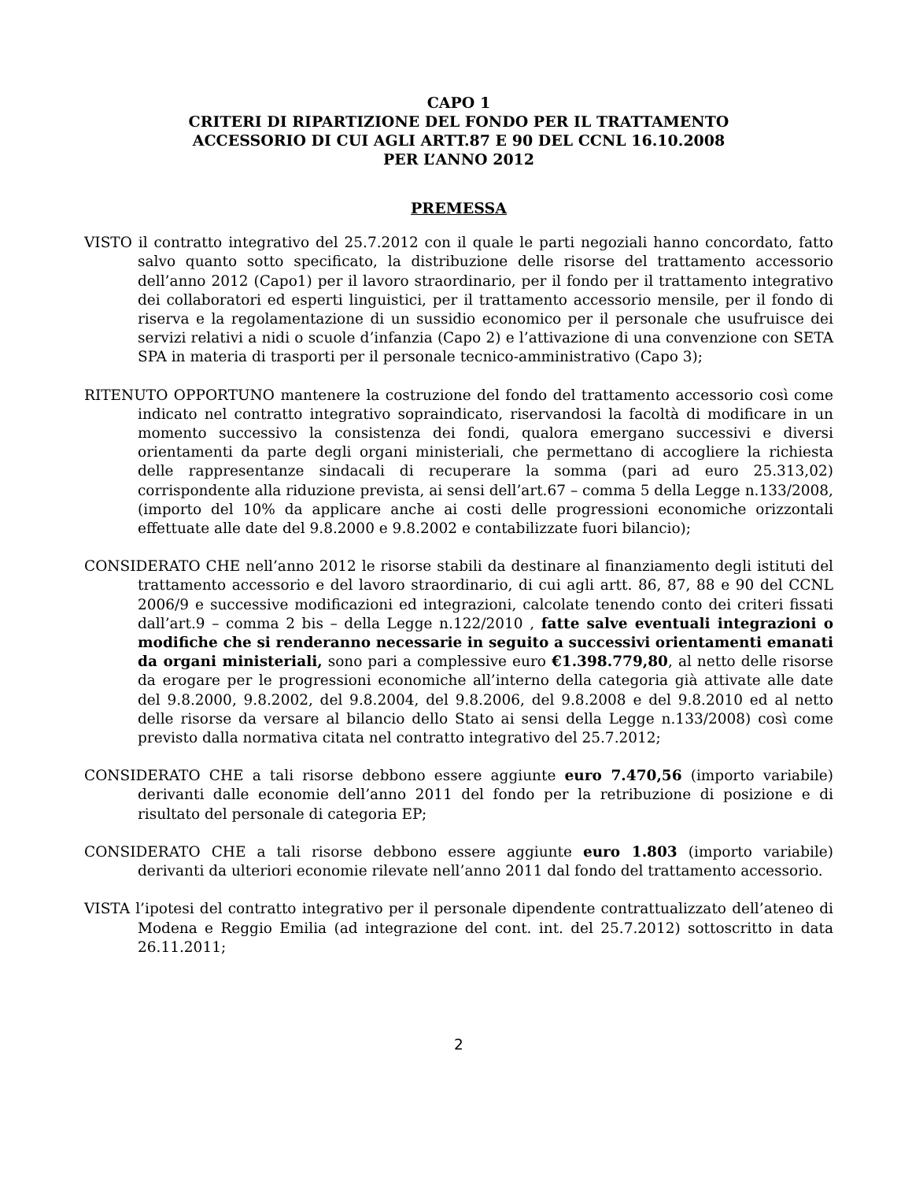CAPO 1
CRITERI DI RIPARTIZIONE DEL FONDO PER IL TRATTAMENTO
ACCESSORIO DI CUI AGLI ARTT.87 E 90 DEL CCNL 16.10.2008
PER L’ANNO 2012
PREMESSA
VISTO il contratto integrativo del 25.7.2012 con il quale le parti negoziali hanno concordato, fatto salvo quanto sotto specificato, la distribuzione delle risorse del trattamento accessorio dell’anno 2012 (Capo1) per il lavoro straordinario, per il fondo per il trattamento integrativo dei collaboratori ed esperti linguistici, per il trattamento accessorio mensile, per il fondo di riserva e la regolamentazione di un sussidio economico per il personale che usufruisce dei servizi relativi a nidi o scuole d’infanzia (Capo 2) e l’attivazione di una convenzione con SETA SPA in materia di trasporti per il personale tecnico-amministrativo (Capo 3);
RITENUTO OPPORTUNO mantenere la costruzione del fondo del trattamento accessorio così come indicato nel contratto integrativo sopraindicato, riservandosi la facoltà di modificare in un momento successivo la consistenza dei fondi, qualora emergano successivi e diversi orientamenti da parte degli organi ministeriali, che permettano di accogliere la richiesta delle rappresentanze sindacali di recuperare la somma (pari ad euro 25.313,02) corrispondente alla riduzione prevista, ai sensi dell’art.67 – comma 5 della Legge n.133/2008, (importo del 10% da applicare anche ai costi delle progressioni economiche orizzontali effettuate alle date del 9.8.2000 e 9.8.2002 e contabilizzate fuori bilancio);
CONSIDERATO CHE nell’anno 2012 le risorse stabili da destinare al finanziamento degli istituti del trattamento accessorio e del lavoro straordinario, di cui agli artt. 86, 87, 88 e 90 del CCNL 2006/9 e successive modificazioni ed integrazioni, calcolate tenendo conto dei criteri fissati dall’art.9 – comma 2 bis – della Legge n.122/2010 , fatte salve eventuali integrazioni o modifiche che si renderanno necessarie in seguito a successivi orientamenti emanati da organi ministeriali, sono pari a complessive euro €1.398.779,80, al netto delle risorse da erogare per le progressioni economiche all’interno della categoria già attivate alle date del 9.8.2000, 9.8.2002, del 9.8.2004, del 9.8.2006, del 9.8.2008 e del 9.8.2010 ed al netto delle risorse da versare al bilancio dello Stato ai sensi della Legge n.133/2008) così come previsto dalla normativa citata nel contratto integrativo del 25.7.2012;
CONSIDERATO CHE a tali risorse debbono essere aggiunte euro 7.470,56 (importo variabile) derivanti dalle economie dell’anno 2011 del fondo per la retribuzione di posizione e di risultato del personale di categoria EP;
CONSIDERATO CHE a tali risorse debbono essere aggiunte euro 1.803 (importo variabile) derivanti da ulteriori economie rilevate nell’anno 2011 dal fondo del trattamento accessorio.
VISTA l’ipotesi del contratto integrativo per il personale dipendente contrattualizzato dell’ateneo di Modena e Reggio Emilia (ad integrazione del cont. int. del 25.7.2012) sottoscritto in data 26.11.2011;
2